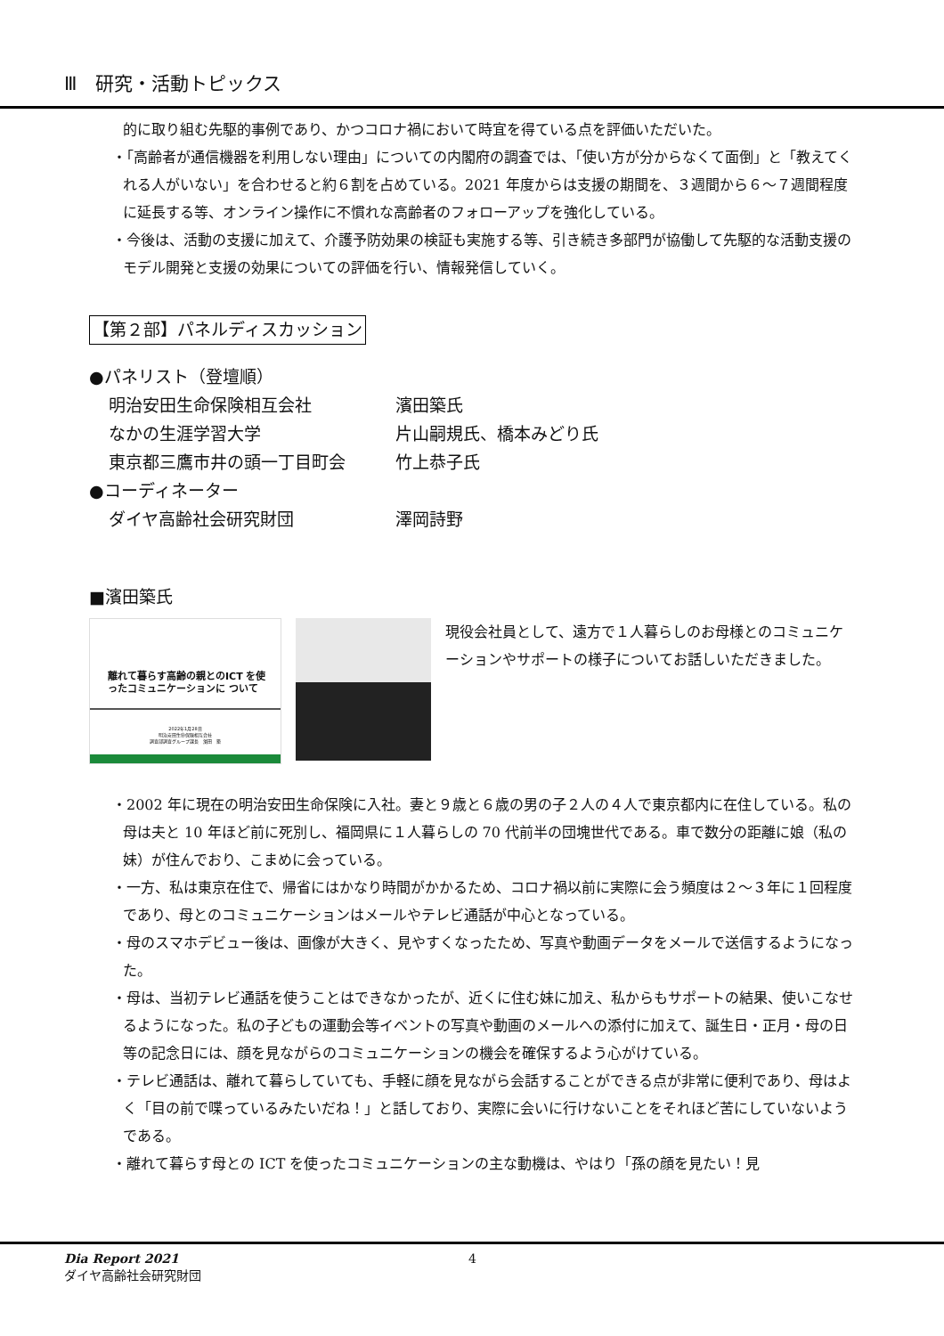Ⅲ　研究・活動トピックス
的に取り組む先駆的事例であり、かつコロナ禍において時宜を得ている点を評価いただいた。
・「高齢者が通信機器を利用しない理由」についての内閣府の調査では、「使い方が分からなくて面倒」と「教えてくれる人がいない」を合わせると約６割を占めている。2021 年度からは支援の期間を、３週間から６～７週間程度に延長する等、オンライン操作に不慣れな高齢者のフォローアップを強化している。
・今後は、活動の支援に加えて、介護予防効果の検証も実施する等、引き続き多部門が協働して先駆的な活動支援のモデル開発と支援の効果についての評価を行い、情報発信していく。
【第２部】パネルディスカッション
●パネリスト（登壇順）
| 明治安田生命保険相互会社 | 濱田築氏 |
| なかの生涯学習大学 | 片山嗣規氏、橋本みどり氏 |
| 東京都三鷹市井の頭一丁目町会 | 竹上恭子氏 |
●コーディネーター
| ダイヤ高齢社会研究財団 | 澤岡詩野 |
■濱田築氏
離れて暮らす高齢の親とのICT を使ったコミュニケーションに ついて
2022年1月28日
明治安田生命保険相互会社
調査部調査グループ課長　濱田　築
現役会社員として、遠方で１人暮らしのお母様とのコミュニケーションやサポートの様子についてお話しいただきました。
・2002 年に現在の明治安田生命保険に入社。妻と９歳と６歳の男の子２人の４人で東京都内に在住している。私の母は夫と 10 年ほど前に死別し、福岡県に１人暮らしの 70 代前半の団塊世代である。車で数分の距離に娘（私の妹）が住んでおり、こまめに会っている。
・一方、私は東京在住で、帰省にはかなり時間がかかるため、コロナ禍以前に実際に会う頻度は２～３年に１回程度であり、母とのコミュニケーションはメールやテレビ通話が中心となっている。
・母のスマホデビュー後は、画像が大きく、見やすくなったため、写真や動画データをメールで送信するようになった。
・母は、当初テレビ通話を使うことはできなかったが、近くに住む妹に加え、私からもサポートの結果、使いこなせるようになった。私の子どもの運動会等イベントの写真や動画のメールへの添付に加えて、誕生日・正月・母の日等の記念日には、顔を見ながらのコミュニケーションの機会を確保するよう心がけている。
・テレビ通話は、離れて暮らしていても、手軽に顔を見ながら会話することができる点が非常に便利であり、母はよく「目の前で喋っているみたいだね！」と話しており、実際に会いに行けないことをそれほど苦にしていないようである。
・離れて暮らす母との ICT を使ったコミュニケーションの主な動機は、やはり「孫の顔を見たい！見
Dia Report 2021 4
ダイヤ高齢社会研究財団